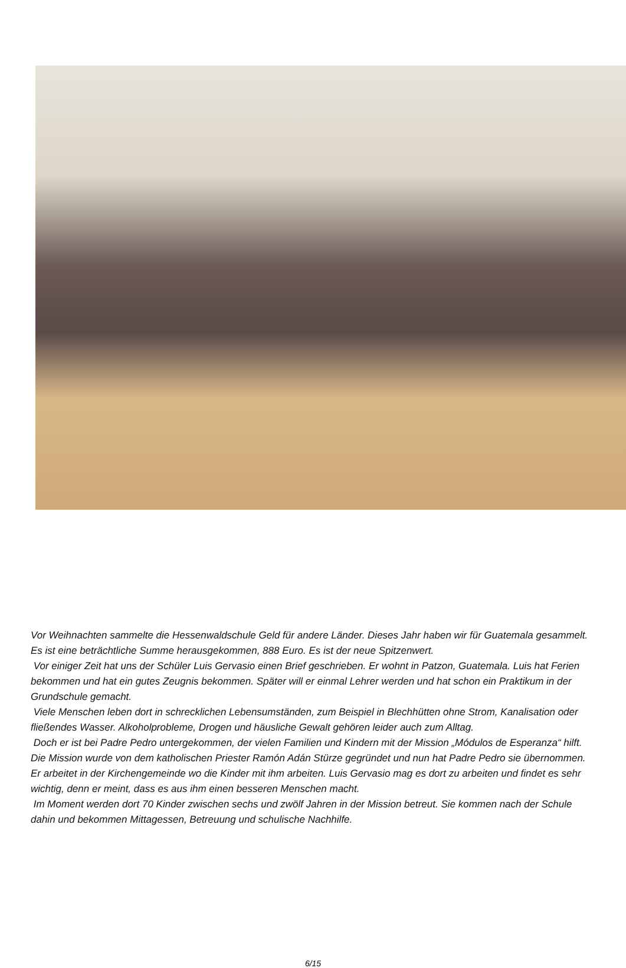Vor Weihnachten sammelte die Hessenwaldschule Geld für andere Länder. Dieses Jahr haben wir für Guatemala gesammelt. Es ist eine beträchtliche Summe herausgekommen, 888 Euro. Es ist der neue Spitzenwert.
Vor einiger Zeit hat uns der Schüler Luis Gervasio einen Brief geschrieben. Er wohnt in Patzon, Guatemala. Luis hat Ferien bekommen und hat ein gutes Zeugnis bekommen. Später will er einmal Lehrer werden und hat schon ein Praktikum in der Grundschule gemacht.
Viele Menschen leben dort in schrecklichen Lebensumständen, zum Beispiel in Blechhütten ohne Strom, Kanalisation oder fließendes Wasser. Alkoholprobleme, Drogen und häusliche Gewalt gehören leider auch zum Alltag.
Doch er ist bei Padre Pedro untergekommen, der vielen Familien und Kindern mit der Mission „Módulos de Esperanza“ hilft. Die Mission wurde von dem katholischen Priester Ramón Adán Stürze gegründet und nun hat Padre Pedro sie übernommen. Er arbeitet in der Kirchengemeinde wo die Kinder mit ihm arbeiten. Luis Gervasio mag es dort zu arbeiten und findet es sehr wichtig, denn er meint, dass es aus ihm einen besseren Menschen macht.
Im Moment werden dort 70 Kinder zwischen sechs und zwölf Jahren in der Mission betreut. Sie kommen nach der Schule dahin und bekommen Mittagessen, Betreuung und schulische Nachhilfe.
6/15